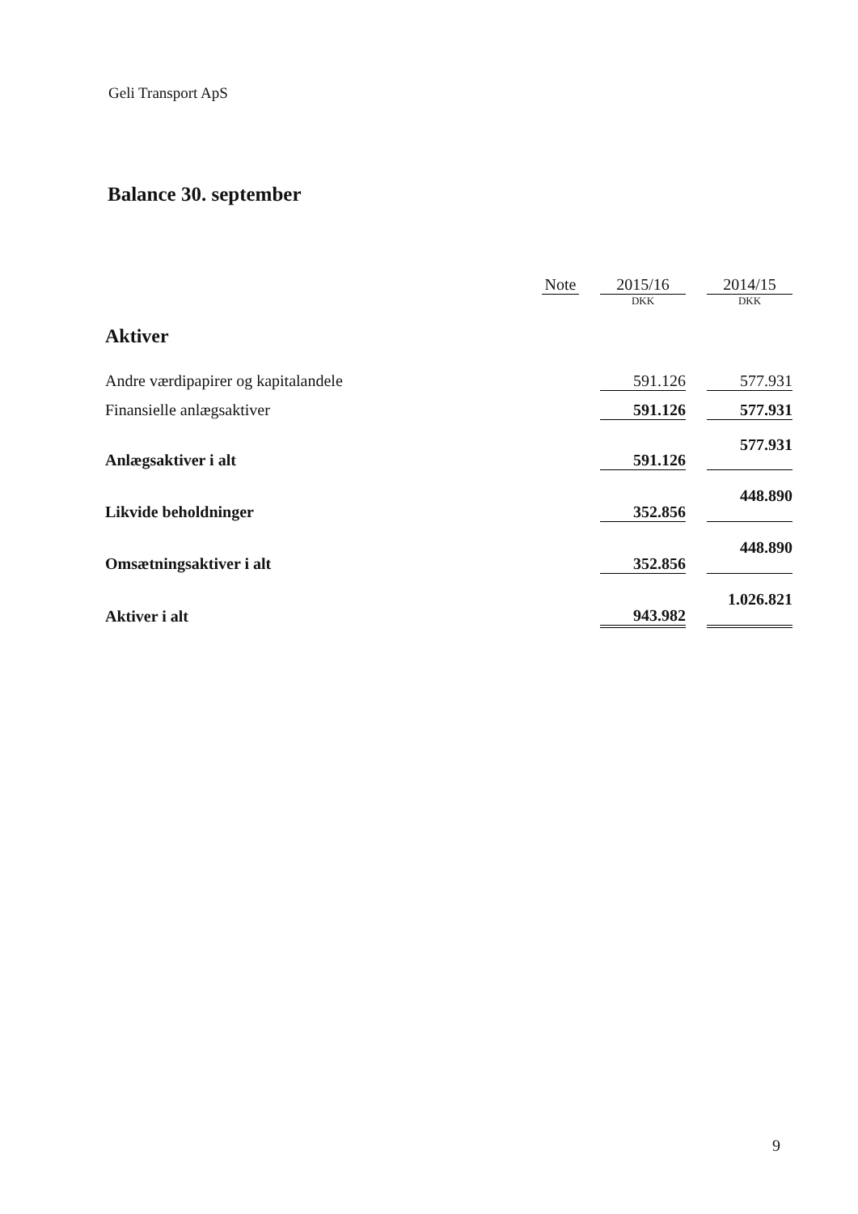Geli Transport ApS
Balance 30. september
| | Note | | 2015/16 | | 2014/15 |
| --- | --- | --- | --- | --- | --- |
| | | | DKK | | DKK |
| Aktiver | | | | | |
| Andre værdipapirer og kapitalandele | | | 591.126 | | 577.931 |
| Finansielle anlægsaktiver | | | 591.126 | | 577.931 |
| Anlægsaktiver i alt | | | 591.126 | | 577.931 |
| Likvide beholdninger | | | 352.856 | | 448.890 |
| Omsætningsaktiver i alt | | | 352.856 | | 448.890 |
| Aktiver i alt | | | 943.982 | | 1.026.821 |
9